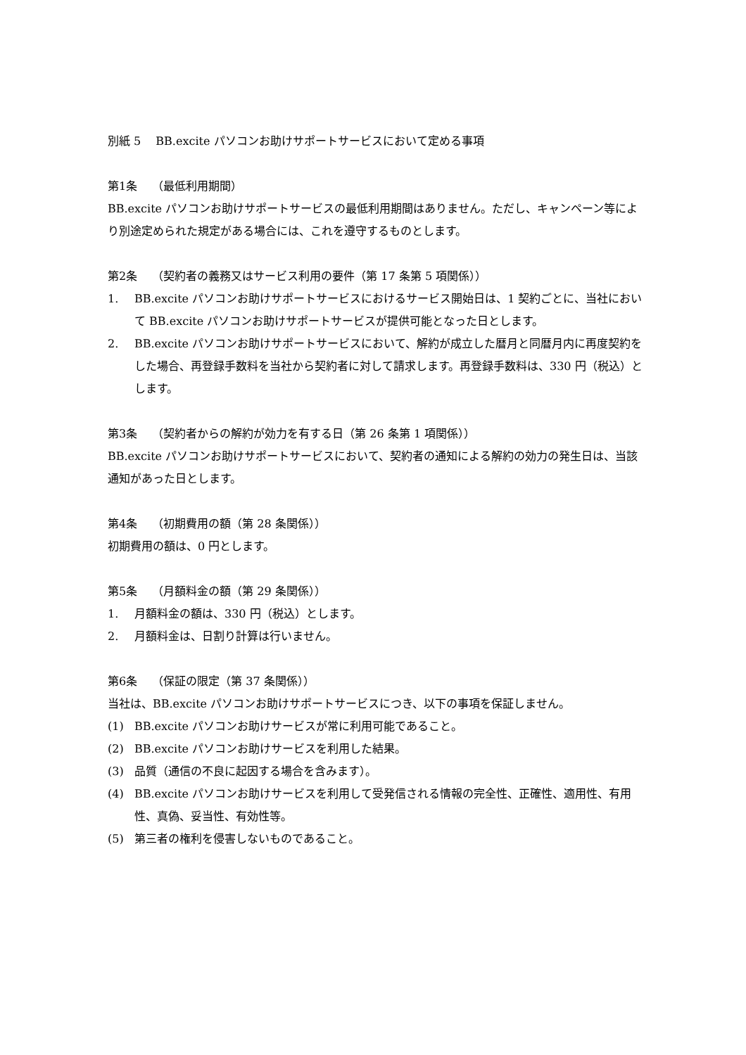別紙 5　 BB.excite パソコンお助けサポートサービスにおいて定める事項
第1条　 （最低利用期間）
BB.excite パソコンお助けサポートサービスの最低利用期間はありません。ただし、キャンペーン等により別途定められた規定がある場合には、これを遵守するものとします。
第2条　 （契約者の義務又はサービス利用の要件（第 17 条第 5 項関係））
1. BB.excite パソコンお助けサポートサービスにおけるサービス開始日は、1 契約ごとに、当社において BB.excite パソコンお助けサポートサービスが提供可能となった日とします。
2. BB.excite パソコンお助けサポートサービスにおいて、解約が成立した暦月と同暦月内に再度契約をした場合、再登録手数料を当社から契約者に対して請求します。再登録手数料は、330 円（税込）とします。
第3条　 （契約者からの解約が効力を有する日（第 26 条第 1 項関係））
BB.excite パソコンお助けサポートサービスにおいて、契約者の通知による解約の効力の発生日は、当該通知があった日とします。
第4条　 （初期費用の額（第 28 条関係））
初期費用の額は、0 円とします。
第5条　 （月額料金の額（第 29 条関係））
1. 月額料金の額は、330 円（税込）とします。
2. 月額料金は、日割り計算は行いません。
第6条　 （保証の限定（第 37 条関係））
当社は、BB.excite パソコンお助けサポートサービスにつき、以下の事項を保証しません。
(1) BB.excite パソコンお助けサービスが常に利用可能であること。
(2) BB.excite パソコンお助けサービスを利用した結果。
(3) 品質（通信の不良に起因する場合を含みます）。
(4) BB.excite パソコンお助けサービスを利用して受発信される情報の完全性、正確性、適用性、有用性、真偽、妥当性、有効性等。
(5) 第三者の権利を侵害しないものであること。